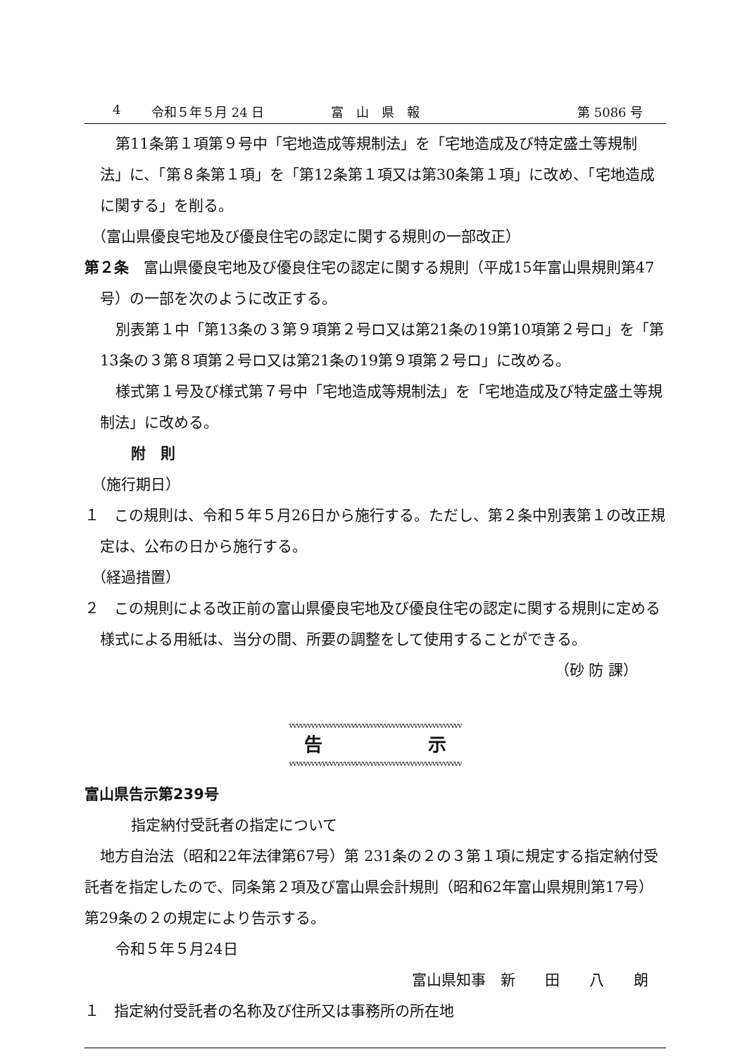4 令和５年５月 24 日 富　山　県　報 第 5086 号
第11条第１項第９号中「宅地造成等規制法」を「宅地造成及び特定盛土等規制法」に、「第８条第１項」を「第12条第１項又は第30条第１項」に改め、「宅地造成に関する」を削る。
（富山県優良宅地及び優良住宅の認定に関する規則の一部改正）
第２条　富山県優良宅地及び優良住宅の認定に関する規則（平成15年富山県規則第47号）の一部を次のように改正する。
別表第１中「第13条の３第９項第２号ロ又は第21条の19第10項第２号ロ」を「第13条の３第８項第２号ロ又は第21条の19第９項第２号ロ」に改める。
様式第１号及び様式第７号中「宅地造成等規制法」を「宅地造成及び特定盛土等規制法」に改める。
附　則
（施行期日）
１　この規則は、令和５年５月26日から施行する。ただし、第２条中別表第１の改正規定は、公布の日から施行する。
（経過措置）
２　この規則による改正前の富山県優良宅地及び優良住宅の認定に関する規則に定める様式による用紙は、当分の間、所要の調整をして使用することができる。
（砂 防 課）
vvvvvvvvvvvvvvvvvvvvvvvvvvvvvvvvvvvvvvvvvvvvvvv
告示
vvvvvvvvvvvvvvvvvvvvvvvvvvvvvvvvvvvvvvvvvvvvvvv
富山県告示第239号
指定納付受託者の指定について
地方自治法（昭和22年法律第67号）第 231条の２の３第１項に規定する指定納付受託者を指定したので、同条第２項及び富山県会計規則（昭和62年富山県規則第17号）第29条の２の規定により告示する。
令和５年５月24日
富山県知事　新　　田　　八　　朗
１　指定納付受託者の名称及び住所又は事務所の所在地